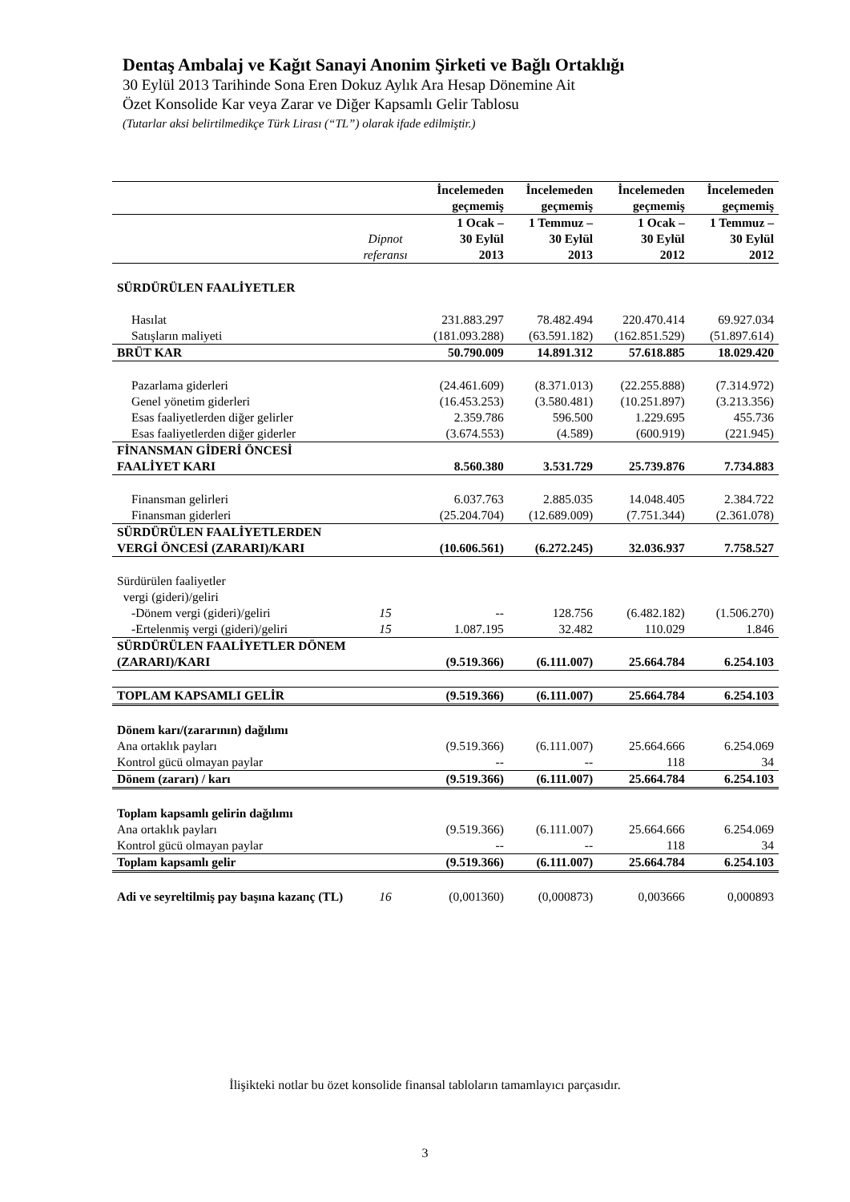Dentaş Ambalaj ve Kağıt Sanayi Anonim Şirketi ve Bağlı Ortaklığı
30 Eylül 2013 Tarihinde Sona Eren Dokuz Aylık Ara Hesap Dönemine Ait
Özet Konsolide Kar veya Zarar ve Diğer Kapsamlı Gelir Tablosu
(Tutarlar aksi belirtilmedikçe Türk Lirası (“TL”) olarak ifade edilmiştir.)
| | | İncelemeden geçmemiş | İncelemeden geçmemiş | İncelemeden geçmemiş | İncelemeden geçmemiş |
| --- | --- | --- | --- | --- | --- |
| | Dipnot referansı | 1 Ocak – 30 Eylül 2013 | 1 Temmuz – 30 Eylül 2013 | 1 Ocak – 30 Eylül 2012 | 1 Temmuz – 30 Eylül 2012 |
| SÜRDÜRÜLEN FAALİYETLER | | | | | |
| Hasılat | | 231.883.297 | 78.482.494 | 220.470.414 | 69.927.034 |
| Satışların maliyeti | | (181.093.288) | (63.591.182) | (162.851.529) | (51.897.614) |
| BRÜT KAR | | 50.790.009 | 14.891.312 | 57.618.885 | 18.029.420 |
| Pazarlama giderleri | | (24.461.609) | (8.371.013) | (22.255.888) | (7.314.972) |
| Genel yönetim giderleri | | (16.453.253) | (3.580.481) | (10.251.897) | (3.213.356) |
| Esas faaliyetlerden diğer gelirler | | 2.359.786 | 596.500 | 1.229.695 | 455.736 |
| Esas faaliyetlerden diğer giderler | | (3.674.553) | (4.589) | (600.919) | (221.945) |
| FİNANSMAN GİDERİ ÖNCESİ FAALİYET KARI | | 8.560.380 | 3.531.729 | 25.739.876 | 7.734.883 |
| Finansman gelirleri | | 6.037.763 | 2.885.035 | 14.048.405 | 2.384.722 |
| Finansman giderleri | | (25.204.704) | (12.689.009) | (7.751.344) | (2.361.078) |
| SÜRDÜRÜLEN FAALİYETLERDEN VERGİ ÖNCESİ (ZARARI)/KARI | | (10.606.561) | (6.272.245) | 32.036.937 | 7.758.527 |
| Sürdürülen faaliyetler vergi (gideri)/geliri | | | | | |
| -Dönem vergi (gideri)/geliri | 15 | -- | 128.756 | (6.482.182) | (1.506.270) |
| -Ertelenmiş vergi (gideri)/geliri | 15 | 1.087.195 | 32.482 | 110.029 | 1.846 |
| SÜRDÜRÜLEN FAALİYETLER DÖNEM (ZARARI)/KARI | | (9.519.366) | (6.111.007) | 25.664.784 | 6.254.103 |
| TOPLAM KAPSAMLI GELİR | | (9.519.366) | (6.111.007) | 25.664.784 | 6.254.103 |
| Dönem karı/(zararının) dağılımı | | | | | |
| Ana ortaklık payları | | (9.519.366) | (6.111.007) | 25.664.666 | 6.254.069 |
| Kontrol gücü olmayan paylar | | -- | -- | 118 | 34 |
| Dönem (zararı) / karı | | (9.519.366) | (6.111.007) | 25.664.784 | 6.254.103 |
| Toplam kapsamlı gelirin dağılımı | | | | | |
| Ana ortaklık payları | | (9.519.366) | (6.111.007) | 25.664.666 | 6.254.069 |
| Kontrol gücü olmayan paylar | | -- | -- | 118 | 34 |
| Toplam kapsamlı gelir | | (9.519.366) | (6.111.007) | 25.664.784 | 6.254.103 |
| Adi ve seyreltilmiş pay başına kazanç (TL) | 16 | (0,001360) | (0,000873) | 0,003666 | 0,000893 |
İlişikteki notlar bu özet konsolide finansal tabloların tamamlayıcı parçasıdır.
3